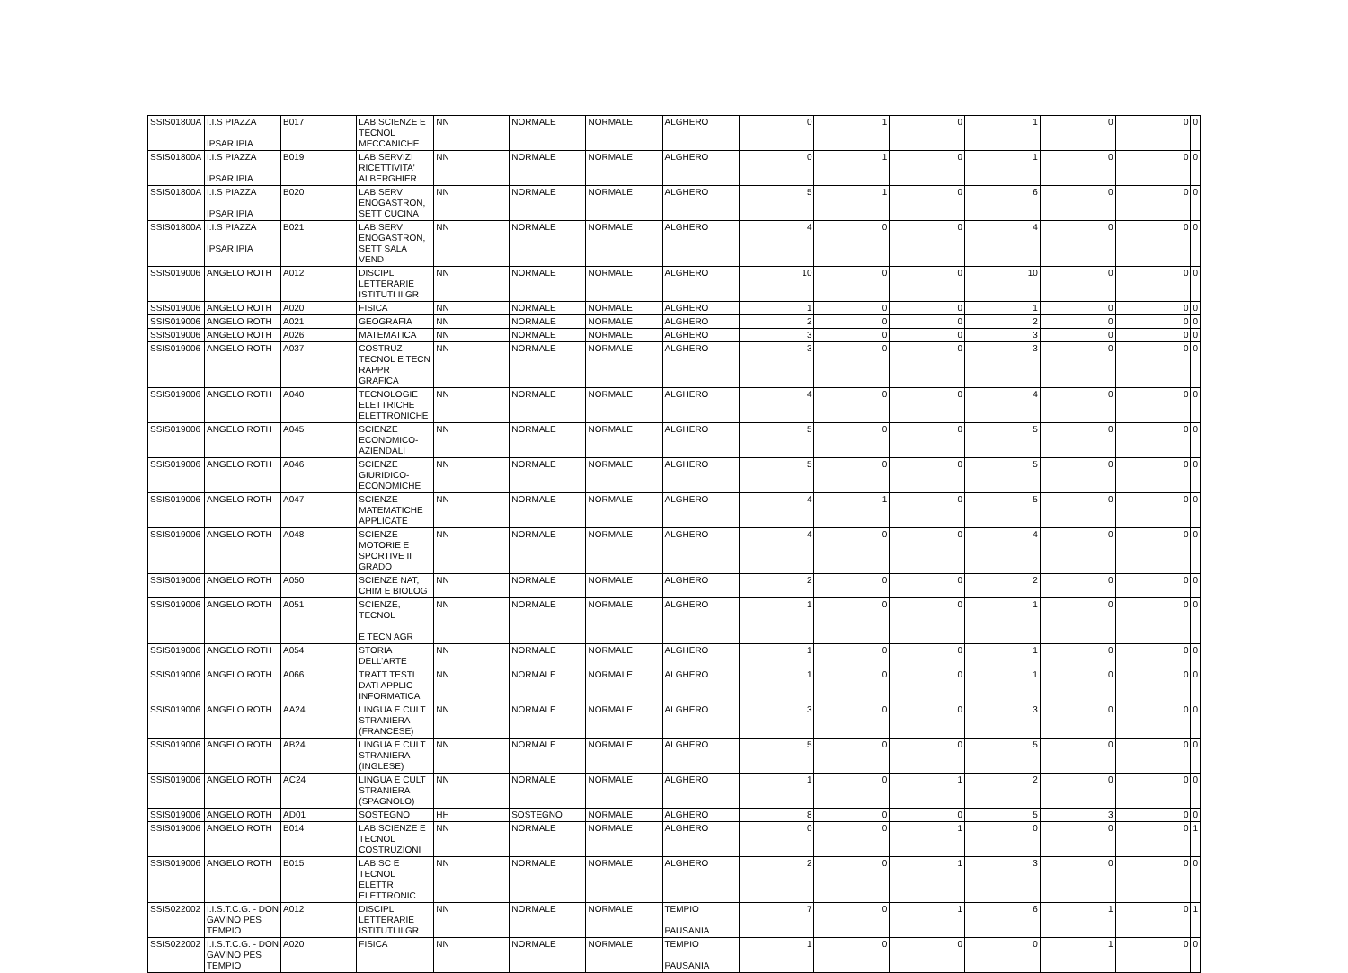| SSIS01800A | I.I.S PIAZZA IPSAR IPIA | B017 | LAB SCIENZE E TECNOL MECCANICHE | NN | NORMALE | NORMALE | ALGHERO | 0 | 1 | 0 | 1 | 0 | 0 | 0 |
| SSIS01800A | I.I.S PIAZZA IPSAR IPIA | B019 | LAB SERVIZI RICETTIVITA' ALBERGHIER | NN | NORMALE | NORMALE | ALGHERO | 0 | 1 | 0 | 1 | 0 | 0 | 0 |
| SSIS01800A | I.I.S PIAZZA IPSAR IPIA | B020 | LAB SERV ENOGASTRON, SETT CUCINA | NN | NORMALE | NORMALE | ALGHERO | 5 | 1 | 0 | 6 | 0 | 0 | 0 |
| SSIS01800A | I.I.S PIAZZA IPSAR IPIA | B021 | LAB SERV ENOGASTRON, SETT SALA VEND | NN | NORMALE | NORMALE | ALGHERO | 4 | 0 | 0 | 4 | 0 | 0 | 0 |
| SSIS019006 | ANGELO ROTH | A012 | DISCIPL LETTERARIE ISTITUTI II GR | NN | NORMALE | NORMALE | ALGHERO | 10 | 0 | 0 | 10 | 0 | 0 | 0 |
| SSIS019006 | ANGELO ROTH | A020 | FISICA | NN | NORMALE | NORMALE | ALGHERO | 1 | 0 | 0 | 1 | 0 | 0 | 0 |
| SSIS019006 | ANGELO ROTH | A021 | GEOGRAFIA | NN | NORMALE | NORMALE | ALGHERO | 2 | 0 | 0 | 2 | 0 | 0 | 0 |
| SSIS019006 | ANGELO ROTH | A026 | MATEMATICA | NN | NORMALE | NORMALE | ALGHERO | 3 | 0 | 0 | 3 | 0 | 0 | 0 |
| SSIS019006 | ANGELO ROTH | A037 | COSTRUZ TECNOL E TECN RAPPR GRAFICA | NN | NORMALE | NORMALE | ALGHERO | 3 | 0 | 0 | 3 | 0 | 0 | 0 |
| SSIS019006 | ANGELO ROTH | A040 | TECNOLOGIE ELETTRICHE ELETTRONICHE | NN | NORMALE | NORMALE | ALGHERO | 4 | 0 | 0 | 4 | 0 | 0 | 0 |
| SSIS019006 | ANGELO ROTH | A045 | SCIENZE ECONOMICO-AZIENDALI | NN | NORMALE | NORMALE | ALGHERO | 5 | 0 | 0 | 5 | 0 | 0 | 0 |
| SSIS019006 | ANGELO ROTH | A046 | SCIENZE GIURIDICO-ECONOMICHE | NN | NORMALE | NORMALE | ALGHERO | 5 | 0 | 0 | 5 | 0 | 0 | 0 |
| SSIS019006 | ANGELO ROTH | A047 | SCIENZE MATEMATICHE APPLICATE | NN | NORMALE | NORMALE | ALGHERO | 4 | 1 | 0 | 5 | 0 | 0 | 0 |
| SSIS019006 | ANGELO ROTH | A048 | SCIENZE MOTORIE E SPORTIVE II GRADO | NN | NORMALE | NORMALE | ALGHERO | 4 | 0 | 0 | 4 | 0 | 0 | 0 |
| SSIS019006 | ANGELO ROTH | A050 | SCIENZE NAT, CHIM E BIOLOG | NN | NORMALE | NORMALE | ALGHERO | 2 | 0 | 0 | 2 | 0 | 0 | 0 |
| SSIS019006 | ANGELO ROTH | A051 | SCIENZE, TECNOL E TECN AGR | NN | NORMALE | NORMALE | ALGHERO | 1 | 0 | 0 | 1 | 0 | 0 | 0 |
| SSIS019006 | ANGELO ROTH | A054 | STORIA DELL'ARTE | NN | NORMALE | NORMALE | ALGHERO | 1 | 0 | 0 | 1 | 0 | 0 | 0 |
| SSIS019006 | ANGELO ROTH | A066 | TRATT TESTI DATI APPLIC INFORMATICA | NN | NORMALE | NORMALE | ALGHERO | 1 | 0 | 0 | 1 | 0 | 0 | 0 |
| SSIS019006 | ANGELO ROTH | AA24 | LINGUA E CULT STRANIERA (FRANCESE) | NN | NORMALE | NORMALE | ALGHERO | 3 | 0 | 0 | 3 | 0 | 0 | 0 |
| SSIS019006 | ANGELO ROTH | AB24 | LINGUA E CULT STRANIERA (INGLESE) | NN | NORMALE | NORMALE | ALGHERO | 5 | 0 | 0 | 5 | 0 | 0 | 0 |
| SSIS019006 | ANGELO ROTH | AC24 | LINGUA E CULT STRANIERA (SPAGNOLO) | NN | NORMALE | NORMALE | ALGHERO | 1 | 0 | 1 | 2 | 0 | 0 | 0 |
| SSIS019006 | ANGELO ROTH | AD01 | SOSTEGNO | HH | SOSTEGNO | NORMALE | ALGHERO | 8 | 0 | 0 | 5 | 3 | 0 | 0 |
| SSIS019006 | ANGELO ROTH | B014 | LAB SCIENZE E TECNOL COSTRUZIONI | NN | NORMALE | NORMALE | ALGHERO | 0 | 0 | 1 | 0 | 0 | 0 | 1 |
| SSIS019006 | ANGELO ROTH | B015 | LAB SC E TECNOL ELETTR ELETTRONIC | NN | NORMALE | NORMALE | ALGHERO | 2 | 0 | 1 | 3 | 0 | 0 | 0 |
| SSIS022002 | I.I.S.T.C.G. - DON GAVINO PES TEMPIO | A012 | DISCIPL LETTERARIE ISTITUTI II GR | NN | NORMALE | NORMALE | TEMPIO PAUSANIA | 7 | 0 | 1 | 6 | 1 | 0 | 1 |
| SSIS022002 | I.I.S.T.C.G. - DON GAVINO PES TEMPIO | A020 | FISICA | NN | NORMALE | NORMALE | TEMPIO PAUSANIA | 1 | 0 | 0 | 0 | 1 | 0 | 0 |